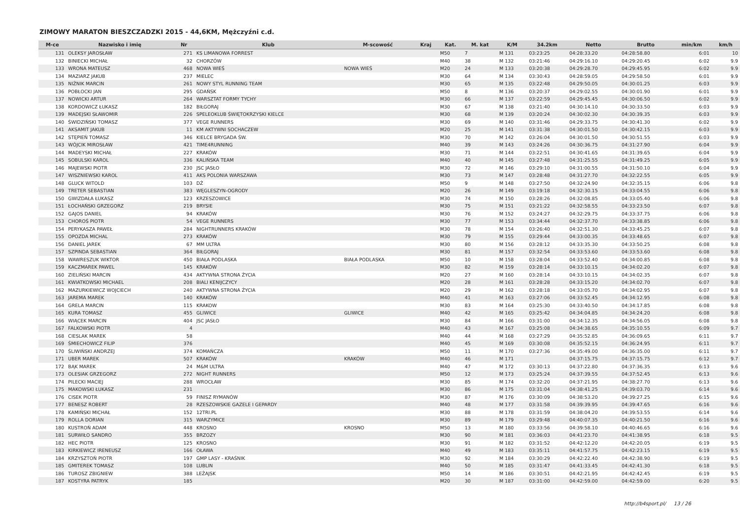ZIMOWY MARATON BIESZCZADZKI 2015 - 44,6KM, Mężczyźni c.d.
| M-ce | Nazwisko i imię | Nr | Klub | M-scowość | Kraj | Kat. | M. kat | K/M | 34.2km | Netto | Brutto | min/km | km/h |
| --- | --- | --- | --- | --- | --- | --- | --- | --- | --- | --- | --- | --- | --- |
| 131 | OLEKSY JAROSŁAW | 271 | KS LIMANOWA FORREST | | | M50 | 7 | M 131 | 03:23:25 | 04:28:33.20 | 04:28:58.80 | 6:01 | 10 |
| 132 | BINIECKI MICHAŁ | 32 | CHORZÓW | | | M40 | 38 | M 132 | 03:21:46 | 04:29:16.10 | 04:29:20.45 | 6:02 | 9.9 |
| 133 | WRONA MATEUSZ | 468 | NOWA WIEŚ | NOWA WIEŚ | | M20 | 24 | M 133 | 03:20:38 | 04:29:28.70 | 04:29:45.95 | 6:02 | 9.9 |
| 134 | MAZIARZ JAKUB | 237 | MIELEC | | | M30 | 64 | M 134 | 03:30:43 | 04:28:59.05 | 04:29:58.50 | 6:01 | 9.9 |
| 135 | NIŻNIK MARCIN | 261 | NOWY STYL RUNNING TEAM | | | M30 | 65 | M 135 | 03:22:48 | 04:29:50.05 | 04:30:01.25 | 6:03 | 9.9 |
| 136 | POBŁOCKI JAN | 295 | GDAŃSK | | | M50 | 8 | M 136 | 03:20:37 | 04:29:02.55 | 04:30:01.90 | 6:01 | 9.9 |
| 137 | NOWICKI ARTUR | 264 | WARSZTAT FORMY TYCHY | | | M30 | 66 | M 137 | 03:22:59 | 04:29:45.45 | 04:30:06.50 | 6:02 | 9.9 |
| 138 | KORDOWICZ ŁUKASZ | 182 | BIŁGORAJ | | | M30 | 67 | M 138 | 03:21:40 | 04:30:14.10 | 04:30:33.50 | 6:03 | 9.9 |
| 139 | MADEJSKI SŁAWOMIR | 226 | SPELEOKLUB ŚWIĘTOKRZYSKI KIELCE | | | M30 | 68 | M 139 | 03:20:24 | 04:30:02.30 | 04:30:39.35 | 6:03 | 9.9 |
| 140 | ŚWIDZIŃSKI TOMASZ | 377 | VEGE RUNNERS | | | M30 | 69 | M 140 | 03:31:46 | 04:29:33.75 | 04:30:41.30 | 6:02 | 9.9 |
| 141 | AKSAMIT JAKUB | 11 | KM AKTYWNI SOCHACZEW | | | M20 | 25 | M 141 | 03:31:38 | 04:30:01.50 | 04:30:42.15 | 6:03 | 9.9 |
| 142 | STĘPIEŃ TOMASZ | 346 | KIELCE BRYGADA ŚW. | | | M30 | 70 | M 142 | 03:26:04 | 04:30:01.50 | 04:30:51.55 | 6:03 | 9.9 |
| 143 | WÓJCIK MIROSŁAW | 421 | TIME4RUNNING | | | M40 | 39 | M 143 | 03:24:26 | 04:30:36.75 | 04:31:27.90 | 6:04 | 9.9 |
| 144 | MADEYSKI MICHAŁ | 227 | KRAKÓW | | | M30 | 71 | M 144 | 03:22:51 | 04:30:41.65 | 04:31:39.65 | 6:04 | 9.9 |
| 145 | SOBULSKI KAROL | 336 | KALIŃSKA TEAM | | | M40 | 40 | M 145 | 03:27:48 | 04:31:25.55 | 04:31:49.25 | 6:05 | 9.9 |
| 146 | MAJEWSKI PIOTR | 230 | JSC JASŁO | | | M30 | 72 | M 146 | 03:29:10 | 04:31:00.55 | 04:31:50.10 | 6:04 | 9.9 |
| 147 | WISZNIEWSKI KAROL | 411 | AKS POLONIA WARSZAWA | | | M30 | 73 | M 147 | 03:28:48 | 04:31:27.70 | 04:32:22.55 | 6:05 | 9.9 |
| 148 | GLUCK WITOLD | 103 | DŻ | | | M50 | 9 | M 148 | 03:27:50 | 04:32:24.90 | 04:32:35.15 | 6:06 | 9.8 |
| 149 | TRETER SEBASTIAN | 383 | WĘGLESZYN-OGRODY | | | M20 | 26 | M 149 | 03:19:18 | 04:32:30.15 | 04:33:04.55 | 6:06 | 9.8 |
| 150 | GWIZDAŁA ŁUKASZ | 123 | KRZESZOWICE | | | M30 | 74 | M 150 | 03:28:26 | 04:32:08.85 | 04:33:05.40 | 6:06 | 9.8 |
| 151 | ŁOCHAŃSKI GRZEGORZ | 219 | BRYSIE | | | M30 | 75 | M 151 | 03:21:22 | 04:32:58.55 | 04:33:23.50 | 6:07 | 9.8 |
| 152 | GAJOS DANIEL | 94 | KRAKÓW | | | M30 | 76 | M 152 | 03:24:27 | 04:32:29.75 | 04:33:37.75 | 6:06 | 9.8 |
| 153 | CHOROŚ PIOTR | 54 | VEGE RUNNERS | | | M30 | 77 | M 153 | 03:34:44 | 04:32:37.70 | 04:33:38.85 | 6:06 | 9.8 |
| 154 | PERYKASZA PAWEŁ | 284 | NIGHTRUNNERS KRAKÓW | | | M30 | 78 | M 154 | 03:26:40 | 04:32:51.30 | 04:33:45.25 | 6:07 | 9.8 |
| 155 | OPOZDA MICHAL | 273 | KRAKÓW | | | M30 | 79 | M 155 | 03:29:44 | 04:33:00.35 | 04:33:48.65 | 6:07 | 9.8 |
| 156 | DANIEL JAREK | 67 | MM ULTRA | | | M30 | 80 | M 156 | 03:28:12 | 04:33:35.30 | 04:33:50.25 | 6:08 | 9.8 |
| 157 | SZPINDA SEBASTIAN | 364 | BIŁGORAJ | | | M30 | 81 | M 157 | 03:32:54 | 04:33:53.60 | 04:33:53.60 | 6:08 | 9.8 |
| 158 | WAWRESZUK WIKTOR | 450 | BIAŁA PODLASKA | BIAŁA PODLASKA | | M50 | 10 | M 158 | 03:28:04 | 04:33:52.40 | 04:34:00.85 | 6:08 | 9.8 |
| 159 | KACZMAREK PAWEL | 145 | KRAKÓW | | | M30 | 82 | M 159 | 03:28:14 | 04:33:10.15 | 04:34:02.20 | 6:07 | 9.8 |
| 160 | ZIELIŃSKI MARCIN | 434 | AKTYWNA STRONA ŻYCIA | | | M20 | 27 | M 160 | 03:28:14 | 04:33:10.15 | 04:34:02.35 | 6:07 | 9.8 |
| 161 | KWIATKOWSKI MICHAEL | 208 | BIALI KENIJCZYCY | | | M20 | 28 | M 161 | 03:28:28 | 04:33:15.20 | 04:34:02.70 | 6:07 | 9.8 |
| 162 | MAZURKIEWICZ WOJCIECH | 240 | AKTYWNA STRONA ŻYCIA | | | M20 | 29 | M 162 | 03:28:18 | 04:33:05.70 | 04:34:02.95 | 6:07 | 9.8 |
| 163 | JAREMA MAREK | 140 | KRAKÓW | | | M40 | 41 | M 163 | 03:27:06 | 04:33:52.45 | 04:34:12.95 | 6:08 | 9.8 |
| 164 | GRELA MARCIN | 115 | KRAKOW | | | M30 | 83 | M 164 | 03:25:30 | 04:33:40.50 | 04:34:17.85 | 6:08 | 9.8 |
| 165 | KURA TOMASZ | 455 | GLIWICE | GLIWICE | | M40 | 42 | M 165 | 03:25:42 | 04:34:04.85 | 04:34:24.20 | 6:08 | 9.8 |
| 166 | WIĄCEK MARCIN | 404 | JSC JASŁO | | | M30 | 84 | M 166 | 03:31:00 | 04:34:12.35 | 04:34:56.05 | 6:08 | 9.8 |
| 167 | FALKOWSKI PIOTR | 4 | | | | M40 | 43 | M 167 | 03:25:08 | 04:34:38.65 | 04:35:10.55 | 6:09 | 9.7 |
| 168 | CIESLAK MAREK | 58 | | | | M40 | 44 | M 168 | 03:27:29 | 04:35:52.85 | 04:36:09.65 | 6:11 | 9.7 |
| 169 | ŚMIECHOWICZ FILIP | 376 | | | | M40 | 45 | M 169 | 03:30:08 | 04:35:52.15 | 04:36:24.95 | 6:11 | 9.7 |
| 170 | ŚLIWIŃSKI ANDRZEJ | 374 | KOMAŃCZA | | | M50 | 11 | M 170 | 03:27:36 | 04:35:49.00 | 04:36:35.00 | 6:11 | 9.7 |
| 171 | UBER MAREK | 507 | KRAKÓW | KRAKÓW | | M40 | 46 | M 171 | | 04:37:15.75 | 04:37:15.75 | 6:12 | 9.7 |
| 172 | BĄK MAREK | 24 | M&M ULTRA | | | M40 | 47 | M 172 | 03:30:13 | 04:37:22.80 | 04:37:36.35 | 6:13 | 9.6 |
| 173 | OLESIAK GRZEGORZ | 272 | NIGHT RUNNERS | | | M50 | 12 | M 173 | 03:25:24 | 04:37:39.55 | 04:37:52.45 | 6:13 | 9.6 |
| 174 | PILECKI MACIEJ | 288 | WROCŁAW | | | M30 | 85 | M 174 | 03:32:20 | 04:37:21.95 | 04:38:27.70 | 6:13 | 9.6 |
| 175 | MAKOWSKI ŁUKASZ | 231 | | | | M30 | 86 | M 175 | 03:31:04 | 04:38:41.25 | 04:39:03.70 | 6:14 | 9.6 |
| 176 | CISEK PIOTR | 59 | FINISZ RYMANÓW | | | M30 | 87 | M 176 | 03:30:09 | 04:38:53.20 | 04:39:27.25 | 6:15 | 9.6 |
| 177 | BENESZ ROBERT | 28 | RZESZOWSKIE GAZELE I GEPARDY | | | M40 | 48 | M 177 | 03:31:58 | 04:39:39.95 | 04:39:47.65 | 6:16 | 9.6 |
| 178 | KAMIŃSKI MICHAŁ | 152 | 12TRI.PL | | | M30 | 88 | M 178 | 03:31:59 | 04:38:04.20 | 04:39:53.55 | 6:14 | 9.6 |
| 179 | ROLLA DORIAN | 315 | WARZYMICE | | | M30 | 89 | M 179 | 03:29:48 | 04:40:07.35 | 04:40:21.50 | 6:16 | 9.6 |
| 180 | KUSTROŃ ADAM | 448 | KROSNO | KROSNO | | M50 | 13 | M 180 | 03:33:56 | 04:39:58.10 | 04:40:46.65 | 6:16 | 9.6 |
| 181 | SURWIŁO SANDRO | 355 | BRZOZY | | | M30 | 90 | M 181 | 03:36:03 | 04:41:23.70 | 04:41:38.95 | 6:18 | 9.5 |
| 182 | HEC PIOTR | 125 | KROSNO | | | M30 | 91 | M 182 | 03:31:52 | 04:42:12.20 | 04:42:20.05 | 6:19 | 9.5 |
| 183 | KIRKIEWICZ IRENEUSZ | 166 | OŁAWA | | | M40 | 49 | M 183 | 03:35:11 | 04:41:57.75 | 04:42:23.15 | 6:19 | 9.5 |
| 184 | KRZYSZTOŃ PIOTR | 197 | GMP LASY - KRAŚNIK | | | M30 | 92 | M 184 | 03:30:29 | 04:42:22.40 | 04:42:38.90 | 6:19 | 9.5 |
| 185 | GMITEREK TOMASZ | 108 | LUBLIN | | | M40 | 50 | M 185 | 03:31:47 | 04:41:33.45 | 04:42:41.30 | 6:18 | 9.5 |
| 186 | TUROSZ ZBIGNIEW | 388 | LEŻAJSK | | | M50 | 14 | M 186 | 03:30:51 | 04:42:21.95 | 04:42:42.45 | 6:19 | 9.5 |
| 187 | KOSTYRA PATRYK | 185 | | | | M20 | 30 | M 187 | 03:31:00 | 04:42:59.00 | 04:42:59.00 | 6:20 | 9.5 |
http://b4sport.pl/ 13 / 26